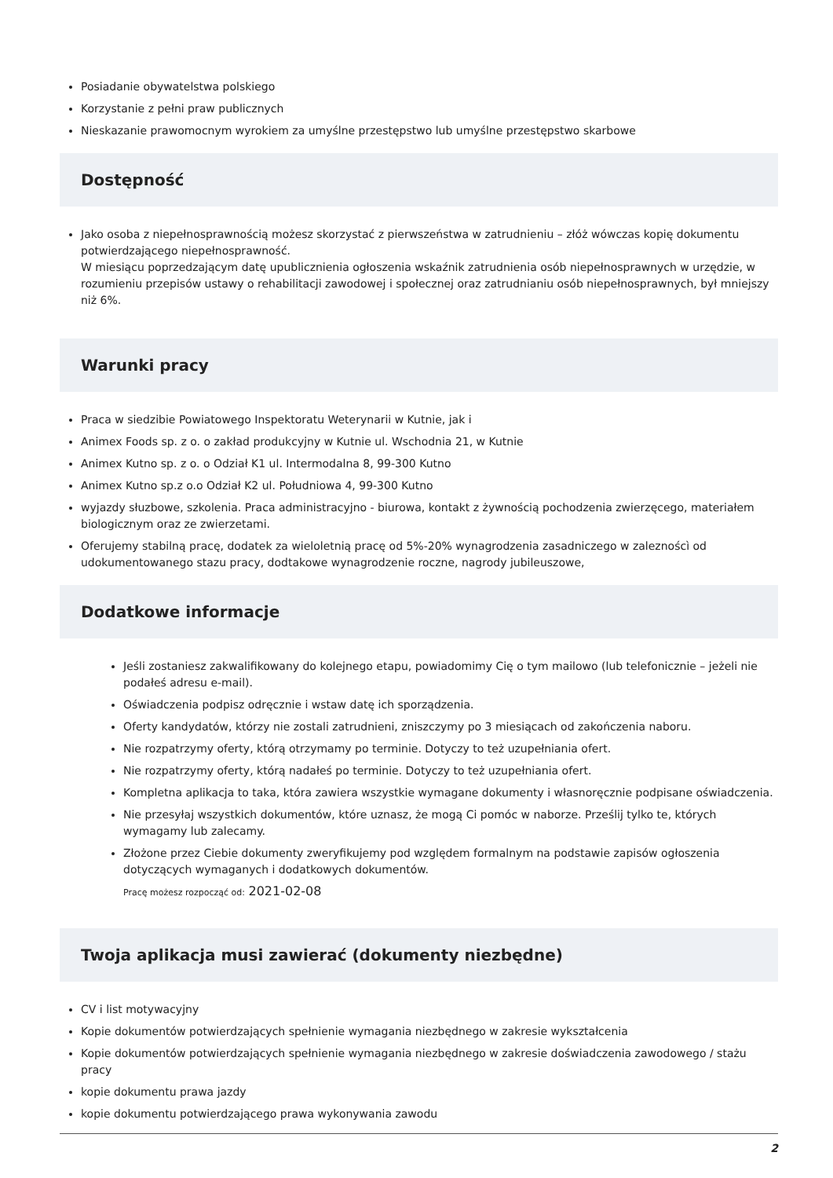Posiadanie obywatelstwa polskiego
Korzystanie z pełni praw publicznych
Nieskazanie prawomocnym wyrokiem za umyślne przestępstwo lub umyślne przestępstwo skarbowe
Dostępność
Jako osoba z niepełnosprawnością możesz skorzystać z pierwszeństwa w zatrudnieniu – złóż wówczas kopię dokumentu potwierdzającego niepełnosprawność.
W miesiącu poprzedzającym datę upublicznienia ogłoszenia wskaźnik zatrudnienia osób niepełnosprawnych w urzędzie, w rozumieniu przepisów ustawy o rehabilitacji zawodowej i społecznej oraz zatrudnianiu osób niepełnosprawnych, był mniejszy niż 6%.
Warunki pracy
Praca w siedzibie Powiatowego Inspektoratu Weterynarii w Kutnie, jak i
Animex Foods sp. z o. o zakład produkcyjny w Kutnie ul. Wschodnia 21, w Kutnie
Animex Kutno sp. z o. o Odział K1 ul. Intermodalna 8, 99-300 Kutno
Animex Kutno sp.z o.o Odział K2 ul. Południowa 4, 99-300 Kutno
wyjazdy słuzbowe, szkolenia. Praca administracyjno - biurowa, kontakt z żywnością pochodzenia zwierzęcego, materiałem biologicznym oraz ze zwierzetami.
Oferujemy stabilną pracę, dodatek za wieloletnią pracę od 5%-20% wynagrodzenia zasadniczego w zaleznoścì od udokumentowanego stazu pracy, dodtakowe wynagrodzenie roczne, nagrody jubileuszowe,
Dodatkowe informacje
Jeśli zostaniesz zakwalifikowany do kolejnego etapu, powiadomimy Cię o tym mailowo (lub telefonicznie – jeżeli nie podałeś adresu e-mail).
Oświadczenia podpisz odręcznie i wstaw datę ich sporządzenia.
Oferty kandydatów, którzy nie zostali zatrudnieni, zniszczymy po 3 miesiącach od zakończenia naboru.
Nie rozpatrzymy oferty, którą otrzymamy po terminie. Dotyczy to też uzupełniania ofert.
Nie rozpatrzymy oferty, którą nadałeś po terminie. Dotyczy to też uzupełniania ofert.
Kompletna aplikacja to taka, która zawiera wszystkie wymagane dokumenty i własnoręcznie podpisane oświadczenia.
Nie przesyłaj wszystkich dokumentów, które uznasz, że mogą Ci pomóc w naborze. Prześlij tylko te, których wymagamy lub zalecamy.
Złożone przez Ciebie dokumenty zweryfikujemy pod względem formalnym na podstawie zapisów ogłoszenia dotyczących wymaganych i dodatkowych dokumentów.
Pracę możesz rozpocząć od: 2021-02-08
Twoja aplikacja musi zawierać (dokumenty niezbędne)
CV i list motywacyjny
Kopie dokumentów potwierdzających spełnienie wymagania niezbędnego w zakresie wykształcenia
Kopie dokumentów potwierdzających spełnienie wymagania niezbędnego w zakresie doświadczenia zawodowego / stażu pracy
kopie dokumentu prawa jazdy
kopie dokumentu potwierdzającego prawa wykonywania zawodu
2